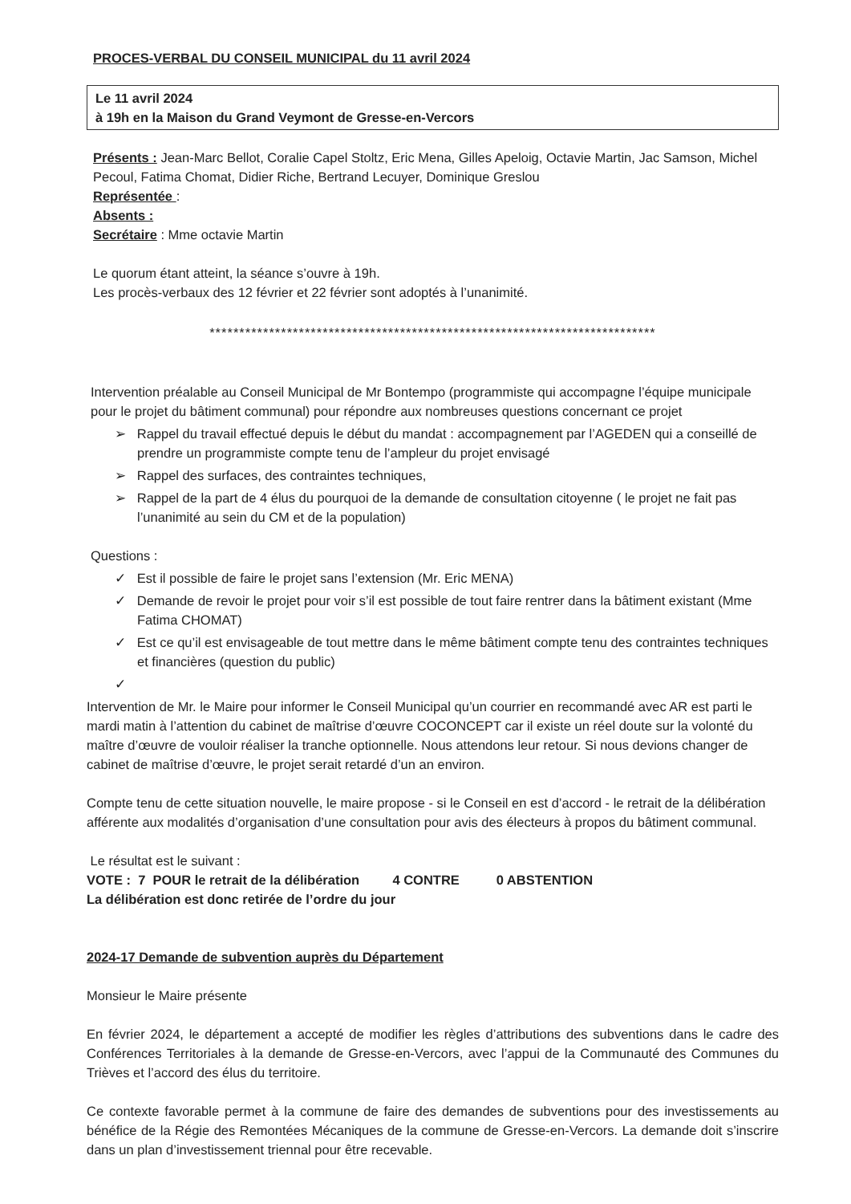PROCES-VERBAL DU CONSEIL MUNICIPAL du 11 avril 2024
Le 11 avril 2024
à 19h en la Maison du Grand Veymont de Gresse-en-Vercors
Présents : Jean-Marc Bellot, Coralie Capel Stoltz, Eric Mena, Gilles Apeloig, Octavie Martin, Jac Samson, Michel Pecoul, Fatima Chomat, Didier Riche, Bertrand Lecuyer, Dominique Greslou
Représentée :
Absents :
Secrétaire : Mme octavie Martin
Le quorum étant atteint, la séance s’ouvre à 19h.
Les procès-verbaux des 12 février et 22 février sont adoptés à l’unanimité.
***************************************************************************
Intervention préalable au Conseil Municipal de Mr Bontempo (programmiste qui accompagne l’équipe municipale pour le projet du bâtiment communal) pour répondre aux nombreuses questions concernant ce projet
➢ Rappel du travail effectué depuis le début du mandat : accompagnement par l’AGEDEN qui a conseillé de prendre un programmiste compte tenu de l’ampleur du projet envisagé
➢ Rappel des surfaces, des contraintes techniques,
➢ Rappel de la part de 4 élus du pourquoi de la demande de consultation citoyenne ( le projet ne fait pas l’unanimité au sein du CM et de la population)
Questions :
✓ Est il possible de faire le projet sans l’extension (Mr. Eric MENA)
✓ Demande de revoir le projet pour voir s’il est possible de tout faire rentrer dans la bâtiment existant (Mme Fatima CHOMAT)
✓ Est ce qu’il est envisageable de tout mettre dans le même bâtiment compte tenu des contraintes techniques et financières (question du public)
✓
Intervention de Mr. le Maire pour informer le Conseil Municipal qu’un courrier en recommandé avec AR est parti le mardi matin à l’attention du cabinet de maîtrise d’œuvre COCONCEPT car il existe un réel doute sur la volonté du maître d’œuvre de vouloir réaliser la tranche optionnelle. Nous attendons leur retour. Si nous devions changer de cabinet de maîtrise d’œuvre, le projet serait retardé d’un an environ.
Compte tenu de cette situation nouvelle, le maire propose - si le Conseil en est d’accord - le retrait de la délibération afférente aux modalités d’organisation d’une consultation pour avis des électeurs à propos du bâtiment communal.
Le résultat est le suivant :
VOTE : 7 POUR le retrait de la délibération 4 CONTRE 0 ABSTENTION
La délibération est donc retirée de l’ordre du jour
2024-17 Demande de subvention auprès du Département
Monsieur le Maire présente
En février 2024, le département a accepté de modifier les règles d’attributions des subventions dans le cadre des Conférences Territoriales à la demande de Gresse-en-Vercors, avec l’appui de la Communauté des Communes du Trièves et l’accord des élus du territoire.
Ce contexte favorable permet à la commune de faire des demandes de subventions pour des investissements au bénéfice de la Régie des Remontées Mécaniques de la commune de Gresse-en-Vercors. La demande doit s’inscrire dans un plan d’investissement triennal pour être recevable.